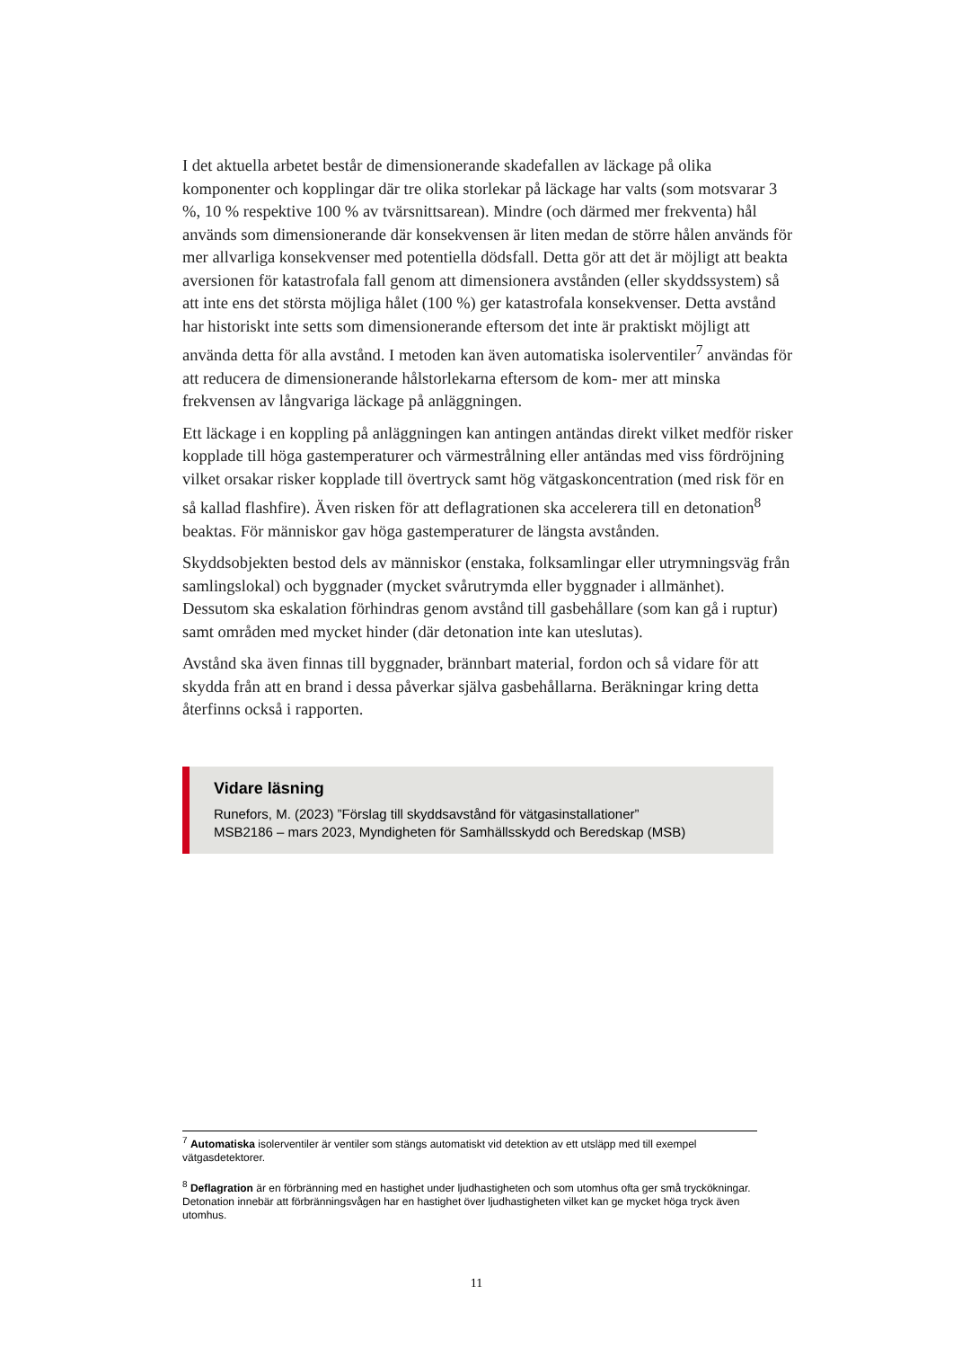I det aktuella arbetet består de dimensionerande skadefallen av läckage på olika komponenter och kopplingar där tre olika storlekar på läckage har valts (som motsvarar 3 %, 10 % respektive 100 % av tvärsnittsarean). Mindre (och därmed mer frekventa) hål används som dimensionerande där konsekvensen är liten medan de större hålen används för mer allvarliga konsekvenser med potentiella dödsfall. Detta gör att det är möjligt att beakta aversionen för katastrofala fall genom att dimensionera avstånden (eller skyddssystem) så att inte ens det största möjliga hålet (100 %) ger katastrofala konsekvenser. Detta avstånd har historiskt inte setts som dimensionerande eftersom det inte är praktiskt möjligt att använda detta för alla avstånd. I metoden kan även automatiska isolerventiler<sup>7</sup> användas för att reducera de dimensionerande hålstorlekarna eftersom de kom- mer att minska frekvensen av långvariga läckage på anläggningen.
Ett läckage i en koppling på anläggningen kan antingen antändas direkt vilket medför risker kopplade till höga gastemperaturer och värmestrålning eller antändas med viss fördröjning vilket orsakar risker kopplade till övertryck samt hög vätgaskoncentration (med risk för en så kallad flashfire). Även risken för att deflagrationen ska accelerera till en detonation<sup>8</sup> beaktas. För människor gav höga gastemperaturer de längsta avstånden.
Skyddsobjekten bestod dels av människor (enstaka, folksamlingar eller utrymningsväg från samlingslokal) och byggnader (mycket svårutrymda eller byggnader i allmänhet). Dessutom ska eskalation förhindras genom avstånd till gasbehållare (som kan gå i ruptur) samt områden med mycket hinder (där detonation inte kan uteslutas).
Avstånd ska även finnas till byggnader, brännbart material, fordon och så vidare för att skydda från att en brand i dessa påverkar själva gasbehållarna. Beräkningar kring detta återfinns också i rapporten.
Vidare läsning
Runefors, M. (2023) ”Förslag till skyddsavstånd för vätgasinstallationer”
MSB2186 – mars 2023, Myndigheten för Samhällsskydd och Beredskap (MSB)
<sup>7</sup> Automatiska isolerventiler är ventiler som stängs automatiskt vid detektion av ett utsläpp med till exempel vätgasdetektorer.
<sup>8</sup> Deflagration är en förbränning med en hastighet under ljudhastigheten och som utomhus ofta ger små tryckökningar. Detonation innebär att förbränningsvågen har en hastighet över ljudhastigheten vilket kan ge mycket höga tryck även utomhus.
11